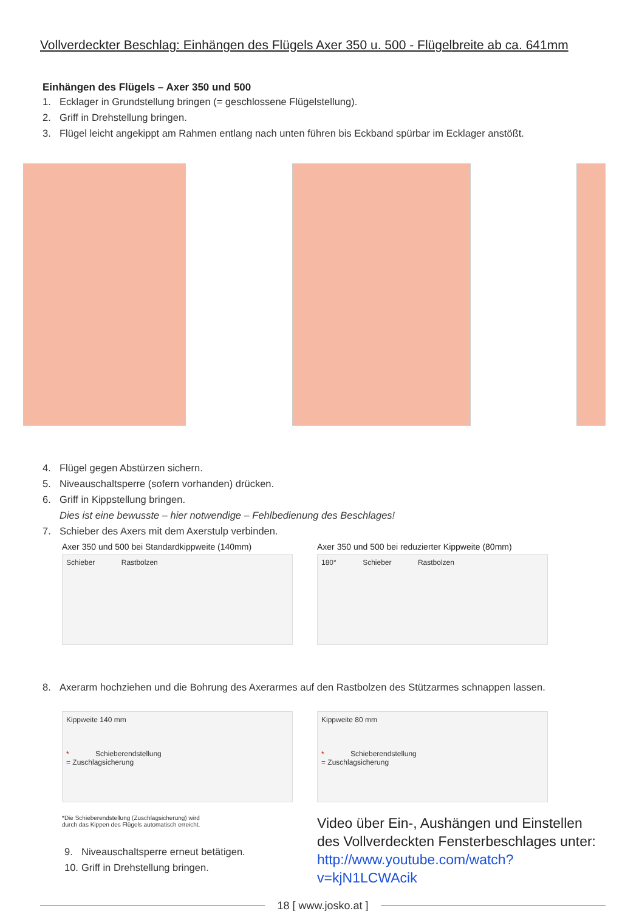Vollverdeckter Beschlag: Einhängen des Flügels Axer 350 u. 500 - Flügelbreite ab ca. 641mm
Einhängen des Flügels – Axer 350 und 500
1. Ecklager in Grundstellung bringen (= geschlossene Flügelstellung).
2. Griff in Drehstellung bringen.
3. Flügel leicht angekippt am Rahmen entlang nach unten führen bis Eckband spürbar im Ecklager anstößt.
4. Flügel gegen Abstürzen sichern.
5. Niveauschaltsperre (sofern vorhanden) drücken.
6. Griff in Kippstellung bringen.
Dies ist eine bewusste – hier notwendige – Fehlbedienung des Beschlages!
7. Schieber des Axers mit dem Axerstulp verbinden.
Axer 350 und 500 bei Standardkippweite (140mm)
Schieber Rastbolzen
Axer 350 und 500 bei reduzierter Kippweite (80mm)
180° Schieber Rastbolzen
8. Axerarm hochziehen und die Bohrung des Axerarmes auf den Rastbolzen des Stützarmes schnappen lassen.
Kippweite 140 mm
* Schieberendstellung
= Zuschlagsicherung
*Die Schieberendstellung (Zuschlagsicherung) wird
durch das Kippen des Flügels automatisch erreicht.
9. Niveauschaltsperre erneut betätigen.
10. Griff in Drehstellung bringen.
Kippweite 80 mm
* Schieberendstellung
= Zuschlagsicherung
Video über Ein-, Aushängen und Einstellen des Vollverdeckten Fensterbeschlages unter:
http://www.youtube.com/watch?v=kjN1LCWAcik
18 [ www.josko.at ]